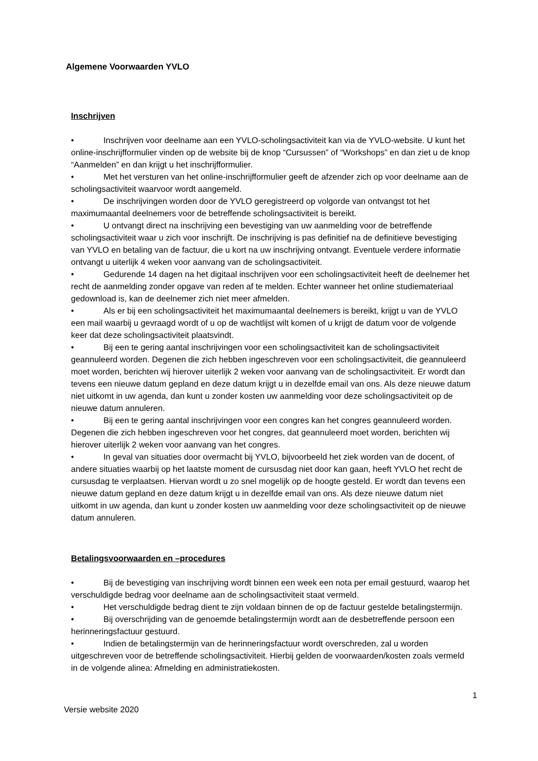Algemene Voorwaarden YVLO
Inschrijven
• Inschrijven voor deelname aan een YVLO-scholingsactiviteit kan via de YVLO-website. U kunt het online-inschrijfformulier vinden op de website bij de knop “Cursussen” of “Workshops” en dan ziet u de knop “Aanmelden” en dan krijgt u het inschrijfformulier.
• Met het versturen van het online-inschrijfformulier geeft de afzender zich op voor deelname aan de scholingsactiviteit waarvoor wordt aangemeld.
• De inschrijvingen worden door de YVLO geregistreerd op volgorde van ontvangst tot het maximumaantal deelnemers voor de betreffende scholingsactiviteit is bereikt.
• U ontvangt direct na inschrijving een bevestiging van uw aanmelding voor de betreffende scholingsactiviteit waar u zich voor inschrijft. De inschrijving is pas definitief na de definitieve bevestiging van YVLO en betaling van de factuur, die u kort na uw inschrijving ontvangt. Eventuele verdere informatie ontvangt u uiterlijk 4 weken voor aanvang van de scholingsactiviteit.
• Gedurende 14 dagen na het digitaal inschrijven voor een scholingsactiviteit heeft de deelnemer het recht de aanmelding zonder opgave van reden af te melden. Echter wanneer het online studiemateriaal gedownload is, kan de deelnemer zich niet meer afmelden.
• Als er bij een scholingsactiviteit het maximumaantal deelnemers is bereikt, krijgt u van de YVLO een mail waarbij u gevraagd wordt of u op de wachtlijst wilt komen of u krijgt de datum voor de volgende keer dat deze scholingsactiviteit plaatsvindt.
• Bij een te gering aantal inschrijvingen voor een scholingsactiviteit kan de scholingsactiviteit geannuleerd worden. Degenen die zich hebben ingeschreven voor een scholingsactiviteit, die geannuleerd moet worden, berichten wij hierover uiterlijk 2 weken voor aanvang van de scholingsactiviteit. Er wordt dan tevens een nieuwe datum gepland en deze datum krijgt u in dezelfde email van ons. Als deze nieuwe datum niet uitkomt in uw agenda, dan kunt u zonder kosten uw aanmelding voor deze scholingsactiviteit op de nieuwe datum annuleren.
• Bij een te gering aantal inschrijvingen voor een congres kan het congres geannuleerd worden. Degenen die zich hebben ingeschreven voor het congres, dat geannuleerd moet worden, berichten wij hierover uiterlijk 2 weken voor aanvang van het congres.
• In geval van situaties door overmacht bij YVLO, bijvoorbeeld het ziek worden van de docent, of andere situaties waarbij op het laatste moment de cursusdag niet door kan gaan, heeft YVLO het recht de cursusdag te verplaatsen. Hiervan wordt u zo snel mogelijk op de hoogte gesteld. Er wordt dan tevens een nieuwe datum gepland en deze datum krijgt u in dezelfde email van ons. Als deze nieuwe datum niet uitkomt in uw agenda, dan kunt u zonder kosten uw aanmelding voor deze scholingsactiviteit op de nieuwe datum annuleren.
Betalingsvoorwaarden en –procedures
• Bij de bevestiging van inschrijving wordt binnen een week een nota per email gestuurd, waarop het verschuldigde bedrag voor deelname aan de scholingsactiviteit staat vermeld.
• Het verschuldigde bedrag dient te zijn voldaan binnen de op de factuur gestelde betalingstermijn.
• Bij overschrijding van de genoemde betalingstermijn wordt aan de desbetreffende persoon een herinneringsfactuur gestuurd.
• Indien de betalingstermijn van de herinneringsfactuur wordt overschreden, zal u worden uitgeschreven voor de betreffende scholingsactiviteit. Hierbij gelden de voorwaarden/kosten zoals vermeld in de volgende alinea: Afmelding en administratiekosten.
1
Versie website 2020